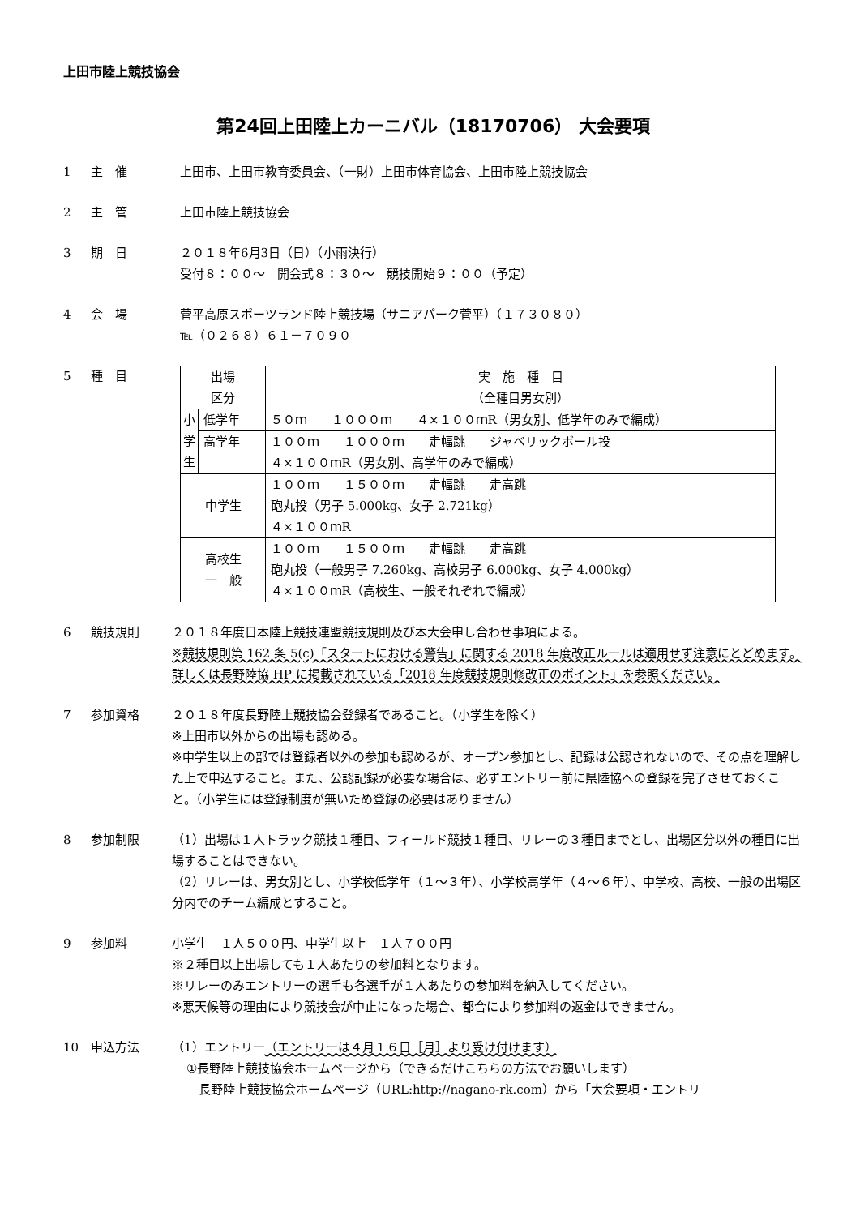上田市陸上競技協会
第24回上田陸上カーニバル（18170706） 大会要項
1 主　催 上田市、上田市教育委員会、（一財）上田市体育協会、上田市陸上競技協会
2 主　管 上田市陸上競技協会
3 期　日 ２０１８年6月3日（日）（小雨決行）
受付８：００～　開会式８：３０～　競技開始９：００（予定）
4 会　場 菅平高原スポーツランド陸上競技場（サニアパーク菅平）（１７３０８０）
℡（０２６８）６１－７０９０
5 種　目
| 出場 区分 | | 実 施 種 目 （全種目男女別） |
| 小 学 生 | 低学年 | ５０ｍ １０００ｍ ４×１００ｍR（男女別、低学年のみで編成） |
| | 高学年 | １００ｍ １０００ｍ 走幅跳 ジャベリックボール投 ４×１００ｍR（男女別、高学年のみで編成） |
| 中学生 | | １００ｍ １５００ｍ 走幅跳 走高跳 砲丸投（男子 5.000kg、女子 2.721kg） ４×１００ｍR |
| 高校生 一 般 | | １００ｍ １５００ｍ 走幅跳 走高跳 砲丸投（一般男子 7.260kg、高校男子 6.000kg、女子 4.000kg） ４×１００ｍR（高校生、一般それぞれで編成） |
6 競技規則 ２０１８年度日本陸上競技連盟競技規則及び本大会申し合わせ事項による。
※競技規則第 162 条 5(c)「スタートにおける警告」に関する 2018 年度改正ルールは適用せず注意にとどめます。詳しくは長野陸協 HP に掲載されている「2018 年度競技規則修改正のポイント」を参照ください。
7 参加資格 ２０１８年度長野陸上競技協会登録者であること。（小学生を除く）
※上田市以外からの出場も認める。
※中学生以上の部では登録者以外の参加も認めるが、オープン参加とし、記録は公認されないので、その点を理解した上で申込すること。また、公認記録が必要な場合は、必ずエントリー前に県陸協への登録を完了させておくこと。（小学生には登録制度が無いため登録の必要はありません）
8 参加制限 （1）出場は１人トラック競技１種目、フィールド競技１種目、リレーの３種目までとし、出場区分以外の種目に出場することはできない。
（2）リレーは、男女別とし、小学校低学年（１～３年）、小学校高学年（４～６年）、中学校、高校、一般の出場区分内でのチーム編成とすること。
9 参加料 小学生　１人５００円、中学生以上　１人７００円
※２種目以上出場しても１人あたりの参加料となります。
※リレーのみエントリーの選手も各選手が１人あたりの参加料を納入してください。
※悪天候等の理由により競技会が中止になった場合、都合により参加料の返金はできません。
10 申込方法 （1）エントリー（エントリーは４月１６日［月］より受け付けます）
①長野陸上競技協会ホームページから（できるだけこちらの方法でお願いします）
　長野陸上競技協会ホームページ（URL:http://nagano-rk.com）から「大会要項・エントリ